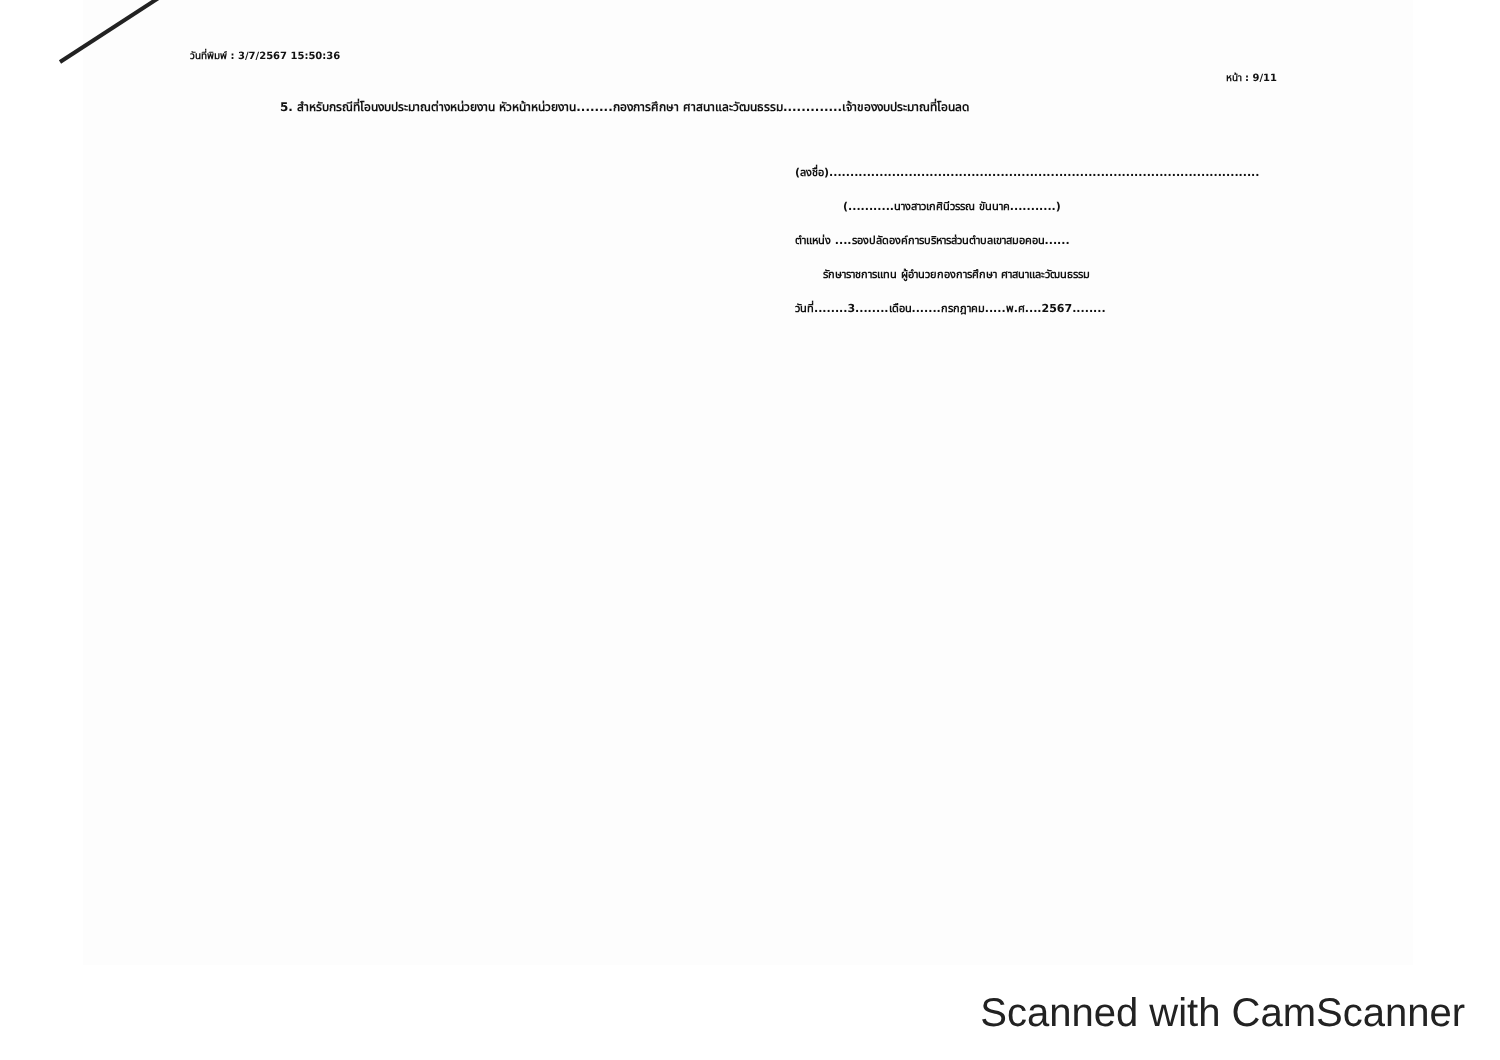วันที่พิมพ์ : 3/7/2567 15:50:36 หน้า : 9/11
5. สำหรับกรณีที่โอนงบประมาณต่างหน่วยงาน หัวหน้าหน่วยงาน........กองการศึกษา ศาสนาและวัฒนธรรม.............เจ้าของงบประมาณที่โอนลด
(ลงชื่อ).......................................................................................................
(...........นางสาวเกศินีวรรณ ขันนาค...........)
ตำแหน่ง ....รองปลัดองค์การบริหารส่วนตำบลเขาสมอคอน......
รักษาราชการแทน ผู้อำนวยกองการศึกษา ศาสนาและวัฒนธรรม
วันที่........3........เดือน.......กรกฎาคม.....พ.ศ....2567........
Scanned with CamScanner